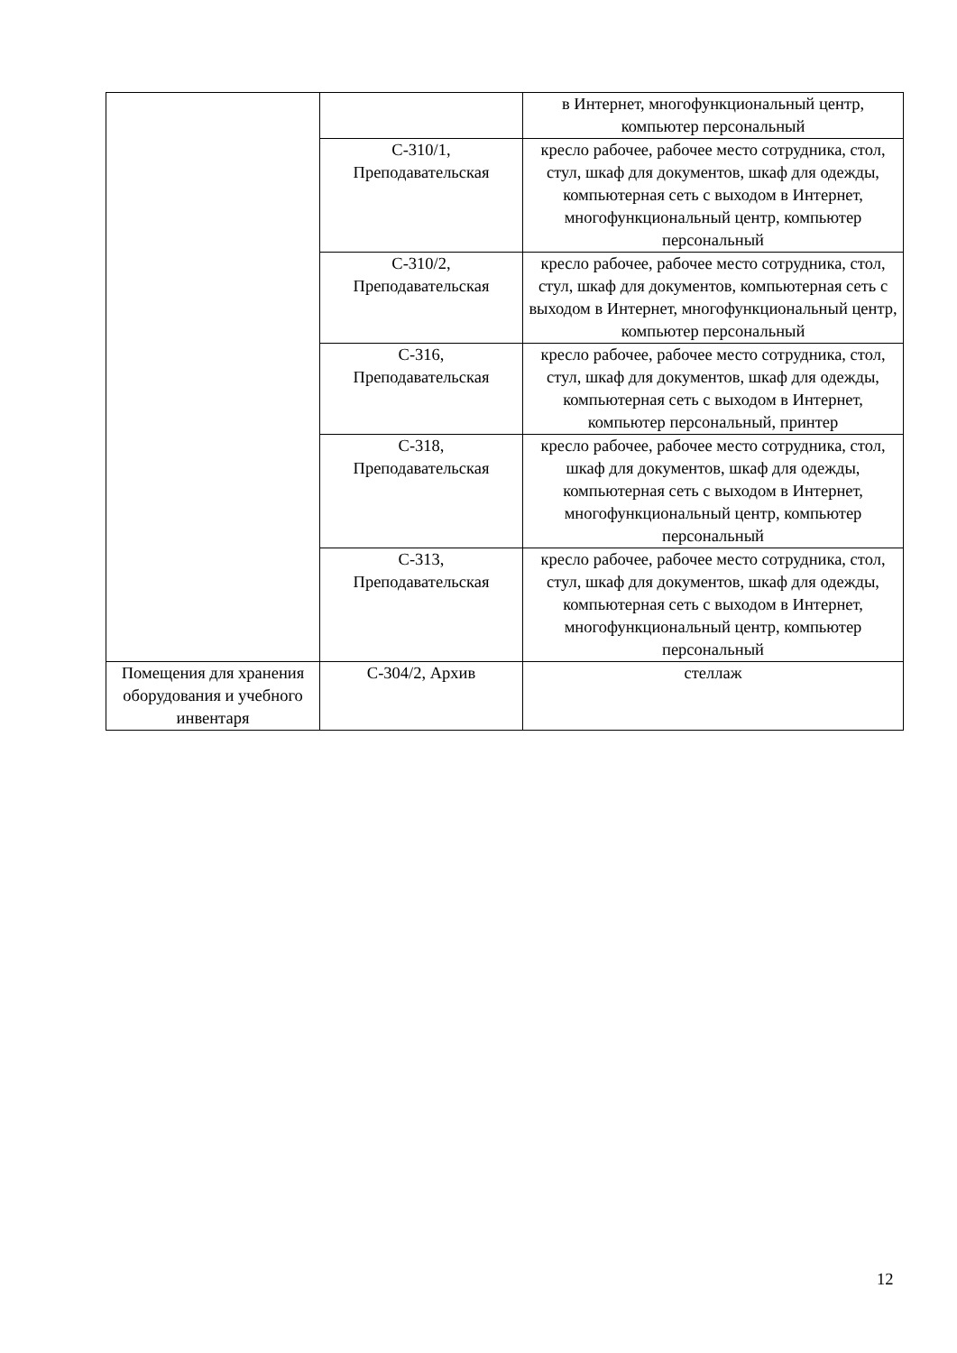| | | в Интернет, многофункциональный центр, компьютер персональный |
| | С-310/1, Преподавательская | кресло рабочее, рабочее место сотрудника, стол, стул, шкаф для документов, шкаф для одежды, компьютерная сеть с выходом в Интернет, многофункциональный центр, компьютер персональный |
| | С-310/2, Преподавательская | кресло рабочее, рабочее место сотрудника, стол, стул, шкаф для документов, компьютерная сеть с выходом в Интернет, многофункциональный центр, компьютер персональный |
| | С-316, Преподавательская | кресло рабочее, рабочее место сотрудника, стол, стул, шкаф для документов, шкаф для одежды, компьютерная сеть с выходом в Интернет, компьютер персональный, принтер |
| | С-318, Преподавательская | кресло рабочее, рабочее место сотрудника, стол, шкаф для документов, шкаф для одежды, компьютерная сеть с выходом в Интернет, многофункциональный центр, компьютер персональный |
| | С-313, Преподавательская | кресло рабочее, рабочее место сотрудника, стол, стул, шкаф для документов, шкаф для одежды, компьютерная сеть с выходом в Интернет, многофункциональный центр, компьютер персональный |
| Помещения для хранения оборудования и учебного инвентаря | С-304/2, Архив | стеллаж |
12